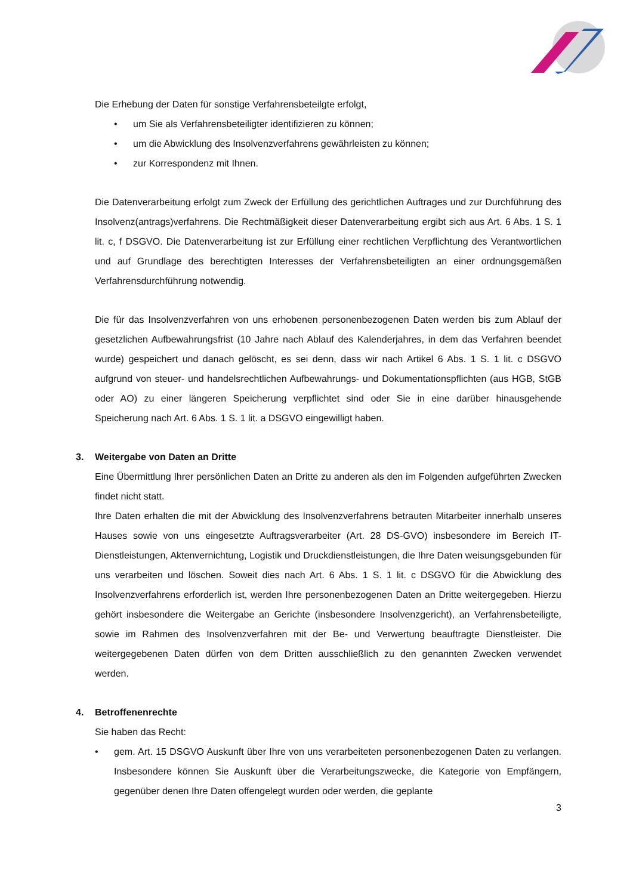Die Erhebung der Daten für sonstige Verfahrensbeteilgte erfolgt,
• um Sie als Verfahrensbeteiligter identifizieren zu können;
• um die Abwicklung des Insolvenzverfahrens gewährleisten zu können;
• zur Korrespondenz mit Ihnen.
Die Datenverarbeitung erfolgt zum Zweck der Erfüllung des gerichtlichen Auftrages und zur Durchführung des Insolvenz(antrags)verfahrens. Die Rechtmäßigkeit dieser Datenverarbeitung ergibt sich aus Art. 6 Abs. 1 S. 1 lit. c, f DSGVO. Die Datenverarbeitung ist zur Erfüllung einer rechtlichen Verpflichtung des Verantwortlichen und auf Grundlage des berechtigten Interesses der Verfahrensbeteiligten an einer ordnungsgemäßen Verfahrensdurchführung notwendig.
Die für das Insolvenzverfahren von uns erhobenen personenbezogenen Daten werden bis zum Ablauf der gesetzlichen Aufbewahrungsfrist (10 Jahre nach Ablauf des Kalenderjahres, in dem das Verfahren beendet wurde) gespeichert und danach gelöscht, es sei denn, dass wir nach Artikel 6 Abs. 1 S. 1 lit. c DSGVO aufgrund von steuer- und handelsrechtlichen Aufbewahrungs- und Dokumentationspflichten (aus HGB, StGB oder AO) zu einer längeren Speicherung verpflichtet sind oder Sie in eine darüber hinausgehende Speicherung nach Art. 6 Abs. 1 S. 1 lit. a DSGVO eingewilligt haben.
3. Weitergabe von Daten an Dritte
Eine Übermittlung Ihrer persönlichen Daten an Dritte zu anderen als den im Folgenden aufgeführten Zwecken findet nicht statt.
Ihre Daten erhalten die mit der Abwicklung des Insolvenzverfahrens betrauten Mitarbeiter innerhalb unseres Hauses sowie von uns eingesetzte Auftragsverarbeiter (Art. 28 DS-GVO) insbesondere im Bereich IT-Dienstleistungen, Aktenvernichtung, Logistik und Druckdienstleistungen, die Ihre Daten weisungsgebunden für uns verarbeiten und löschen. Soweit dies nach Art. 6 Abs. 1 S. 1 lit. c DSGVO für die Abwicklung des Insolvenzverfahrens erforderlich ist, werden Ihre personenbezogenen Daten an Dritte weitergegeben. Hierzu gehört insbesondere die Weitergabe an Gerichte (insbesondere Insolvenzgericht), an Verfahrensbeteiligte, sowie im Rahmen des Insolvenzverfahren mit der Be- und Verwertung beauftragte Dienstleister. Die weitergegebenen Daten dürfen von dem Dritten ausschließlich zu den genannten Zwecken verwendet werden.
4. Betroffenenrechte
Sie haben das Recht:
• gem. Art. 15 DSGVO Auskunft über Ihre von uns verarbeiteten personenbezogenen Daten zu verlangen. Insbesondere können Sie Auskunft über die Verarbeitungszwecke, die Kategorie von Empfängern, gegenüber denen Ihre Daten offengelegt wurden oder werden, die geplante
3